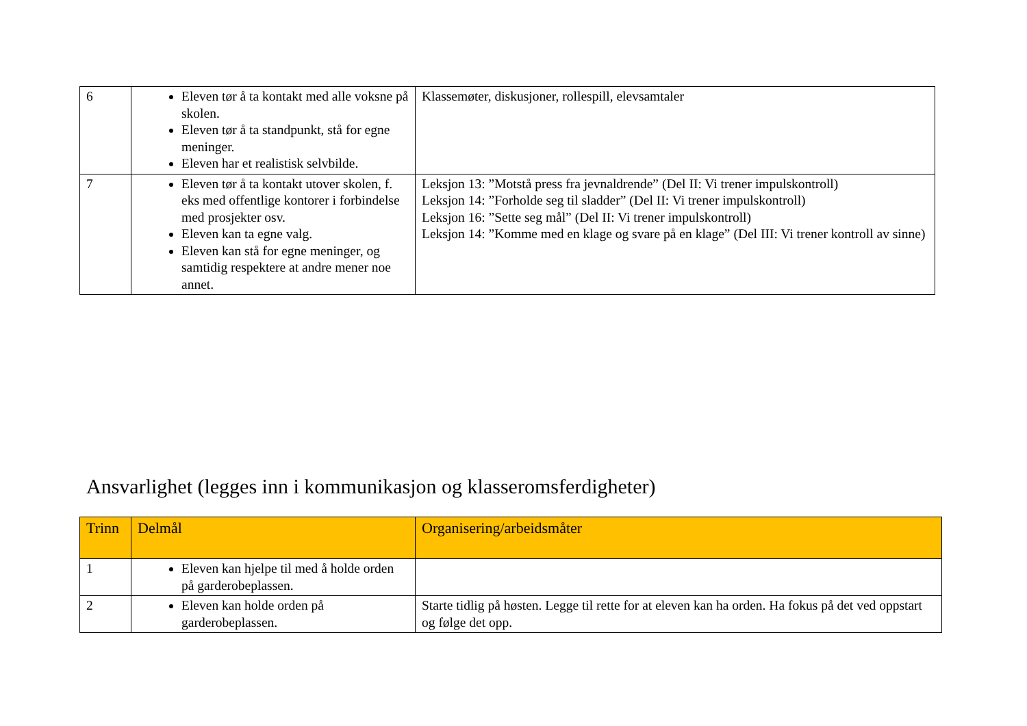| 6 | Eleven tør å ta kontakt med alle voksne på skolen. Eleven tør å ta standpunkt, stå for egne meninger. Eleven har et realistisk selvbilde. | Klassemøter, diskusjoner, rollespill, elevsamtaler |
| 7 | Eleven tør å ta kontakt utover skolen, f. eks med offentlige kontorer i forbindelse med prosjekter osv. Eleven kan ta egne valg. Eleven kan stå for egne meninger, og samtidig respektere at andre mener noe annet. | Leksjon 13: ”Motstå press fra jevnaldrende” (Del II: Vi trener impulskontroll) Leksjon 14: ”Forholde seg til sladder” (Del II: Vi trener impulskontroll) Leksjon 16: ”Sette seg mål” (Del II: Vi trener impulskontroll) Leksjon 14: ”Komme med en klage og svare på en klage” (Del III: Vi trener kontroll av sinne) |
Ansvarlighet (legges inn i kommunikasjon og klasseromsferdigheter)
| Trinn | Delmål | Organisering/arbeidsmåter |
| --- | --- | --- |
| 1 | Eleven kan hjelpe til med å holde orden på garderobeplassen. | |
| 2 | Eleven kan holde orden på garderobeplassen. | Starte tidlig på høsten. Legge til rette for at eleven kan ha orden. Ha fokus på det ved oppstart og følge det opp. |